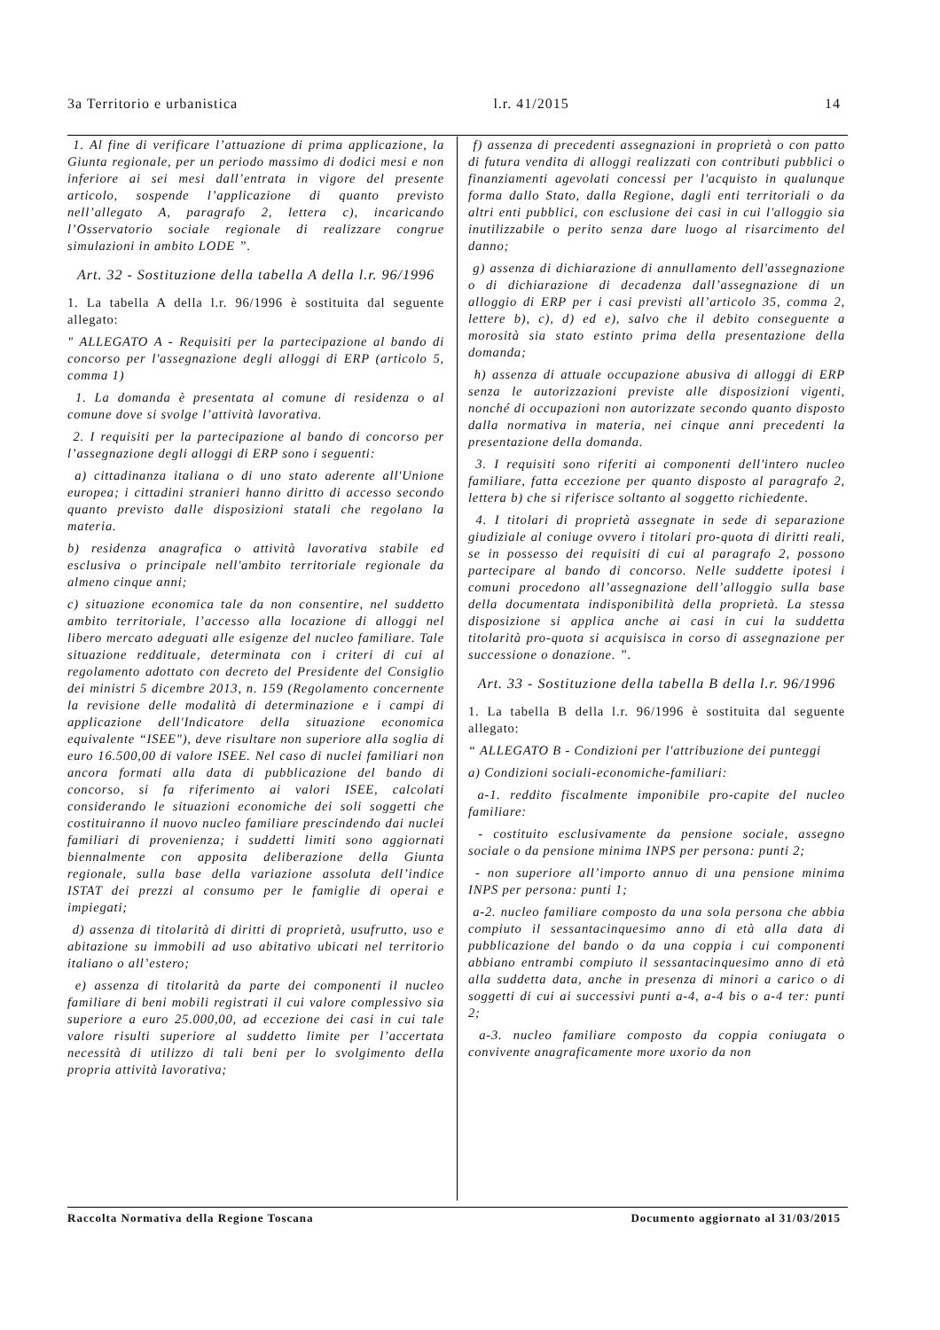3a Territorio e urbanistica l.r. 41/2015 14
1. Al fine di verificare l’attuazione di prima applicazione, la Giunta regionale, per un periodo massimo di dodici mesi e non inferiore ai sei mesi dall’entrata in vigore del presente articolo, sospende l’applicazione di quanto previsto nell’allegato A, paragrafo 2, lettera c), incaricando l’Osservatorio sociale regionale di realizzare congrue simulazioni in ambito LODE ”.
Art. 32 - Sostituzione della tabella A della l.r. 96/1996
1. La tabella A della l.r. 96/1996 è sostituita dal seguente allegato:
" ALLEGATO A - Requisiti per la partecipazione al bando di concorso per l'assegnazione degli alloggi di ERP (articolo 5, comma 1)
1. La domanda è presentata al comune di residenza o al comune dove si svolge l’attività lavorativa.
2. I requisiti per la partecipazione al bando di concorso per l’assegnazione degli alloggi di ERP sono i seguenti:
a) cittadinanza italiana o di uno stato aderente all'Unione europea; i cittadini stranieri hanno diritto di accesso secondo quanto previsto dalle disposizioni statali che regolano la materia.
b) residenza anagrafica o attività lavorativa stabile ed esclusiva o principale nell'ambito territoriale regionale da almeno cinque anni;
c) situazione economica tale da non consentire, nel suddetto ambito territoriale, l’accesso alla locazione di alloggi nel libero mercato adeguati alle esigenze del nucleo familiare. Tale situazione reddituale, determinata con i criteri di cui al regolamento adottato con decreto del Presidente del Consiglio dei ministri 5 dicembre 2013, n. 159 (Regolamento concernente la revisione delle modalità di determinazione e i campi di applicazione dell'Indicatore della situazione economica equivalente “ISEE"), deve risultare non superiore alla soglia di euro 16.500,00 di valore ISEE. Nel caso di nuclei familiari non ancora formati alla data di pubblicazione del bando di concorso, si fa riferimento ai valori ISEE, calcolati considerando le situazioni economiche dei soli soggetti che costituiranno il nuovo nucleo familiare prescindendo dai nuclei familiari di provenienza; i suddetti limiti sono aggiornati biennalmente con apposita deliberazione della Giunta regionale, sulla base della variazione assoluta dell’indice ISTAT dei prezzi al consumo per le famiglie di operai e impiegati;
d) assenza di titolarità di diritti di proprietà, usufrutto, uso e abitazione su immobili ad uso abitativo ubicati nel territorio italiano o all’estero;
e) assenza di titolarità da parte dei componenti il nucleo familiare di beni mobili registrati il cui valore complessivo sia superiore a euro 25.000,00, ad eccezione dei casi in cui tale valore risulti superiore al suddetto limite per l’accertata necessità di utilizzo di tali beni per lo svolgimento della propria attività lavorativa;
f) assenza di precedenti assegnazioni in proprietà o con patto di futura vendita di alloggi realizzati con contributi pubblici o finanziamenti agevolati concessi per l'acquisto in qualunque forma dallo Stato, dalla Regione, dagli enti territoriali o da altri enti pubblici, con esclusione dei casi in cui l'alloggio sia inutilizzabile o perito senza dare luogo al risarcimento del danno;
g) assenza di dichiarazione di annullamento dell'assegnazione o di dichiarazione di decadenza dall’assegnazione di un alloggio di ERP per i casi previsti all’articolo 35, comma 2, lettere b), c), d) ed e), salvo che il debito conseguente a morosità sia stato estinto prima della presentazione della domanda;
h) assenza di attuale occupazione abusiva di alloggi di ERP senza le autorizzazioni previste alle disposizioni vigenti, nonché di occupazioni non autorizzate secondo quanto disposto dalla normativa in materia, nei cinque anni precedenti la presentazione della domanda.
3. I requisiti sono riferiti ai componenti dell'intero nucleo familiare, fatta eccezione per quanto disposto al paragrafo 2, lettera b) che si riferisce soltanto al soggetto richiedente.
4. I titolari di proprietà assegnate in sede di separazione giudiziale al coniuge ovvero i titolari pro-quota di diritti reali, se in possesso dei requisiti di cui al paragrafo 2, possono partecipare al bando di concorso. Nelle suddette ipotesi i comuni procedono all’assegnazione dell’alloggio sulla base della documentata indisponibilità della proprietà. La stessa disposizione si applica anche ai casi in cui la suddetta titolarità pro-quota si acquisisca in corso di assegnazione per successione o donazione. ”.
Art. 33 - Sostituzione della tabella B della l.r. 96/1996
1. La tabella B della l.r. 96/1996 è sostituita dal seguente allegato:
“ ALLEGATO B - Condizioni per l'attribuzione dei punteggi
a) Condizioni sociali-economiche-familiari:
a-1. reddito fiscalmente imponibile pro-capite del nucleo familiare:
- costituito esclusivamente da pensione sociale, assegno sociale o da pensione minima INPS per persona: punti 2;
- non superiore all’importo annuo di una pensione minima INPS per persona: punti 1;
a-2. nucleo familiare composto da una sola persona che abbia compiuto il sessantacinquesimo anno di età alla data di pubblicazione del bando o da una coppia i cui componenti abbiano entrambi compiuto il sessantacinquesimo anno di età alla suddetta data, anche in presenza di minori a carico o di soggetti di cui ai successivi punti a-4, a-4 bis o a-4 ter: punti 2;
a-3. nucleo familiare composto da coppia coniugata o convivente anagraficamente more uxorio da non
Raccolta Normativa della Regione Toscana Documento aggiornato al 31/03/2015